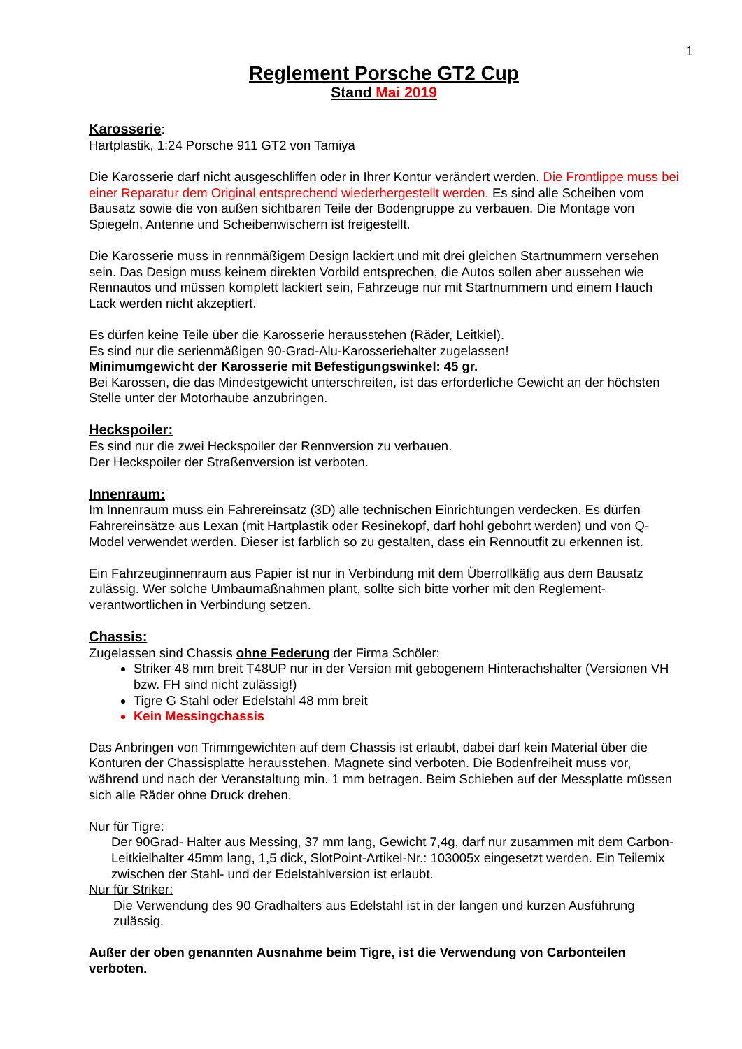1
Reglement Porsche GT2 Cup
Stand Mai 2019
Karosserie:
Hartplastik, 1:24 Porsche 911 GT2 von Tamiya
Die Karosserie darf nicht ausgeschliffen oder in Ihrer Kontur verändert werden. Die Frontlippe muss bei einer Reparatur dem Original entsprechend wiederhergestellt werden. Es sind alle Scheiben vom Bausatz sowie die von außen sichtbaren Teile der Bodengruppe zu verbauen. Die Montage von Spiegeln, Antenne und Scheibenwischern ist freigestellt.
Die Karosserie muss in rennmäßigem Design lackiert und mit drei gleichen Startnummern versehen sein. Das Design muss keinem direkten Vorbild entsprechen, die Autos sollen aber aussehen wie Rennautos und müssen komplett lackiert sein, Fahrzeuge nur mit Startnummern und einem Hauch Lack werden nicht akzeptiert.
Es dürfen keine Teile über die Karosserie herausstehen (Räder, Leitkiel).
Es sind nur die serienmäßigen 90-Grad-Alu-Karosseriehalter zugelassen!
Minimumgewicht der Karosserie mit Befestigungswinkel: 45 gr.
Bei Karossen, die das Mindestgewicht unterschreiten, ist das erforderliche Gewicht an der höchsten Stelle unter der Motorhaube anzubringen.
Heckspoiler:
Es sind nur die zwei Heckspoiler der Rennversion zu verbauen.
Der Heckspoiler der Straßenversion ist verboten.
Innenraum:
Im Innenraum muss ein Fahrereinsatz (3D) alle technischen Einrichtungen verdecken. Es dürfen Fahrereinsätze aus Lexan (mit Hartplastik oder Resinekopf, darf hohl gebohrt werden) und von Q-Model verwendet werden. Dieser ist farblich so zu gestalten, dass ein Rennoutfit zu erkennen ist.
Ein Fahrzeuginnenraum aus Papier ist nur in Verbindung mit dem Überrollkäfig aus dem Bausatz zulässig. Wer solche Umbaumaßnahmen plant, sollte sich bitte vorher mit den Reglement-verantwortlichen in Verbindung setzen.
Chassis:
Zugelassen sind Chassis ohne Federung der Firma Schöler:
Striker 48 mm breit T48UP nur in der Version mit gebogenem Hinterachshalter (Versionen VH bzw. FH sind nicht zulässig!)
Tigre G Stahl oder Edelstahl 48 mm breit
Kein Messingchassis
Das Anbringen von Trimmgewichten auf dem Chassis ist erlaubt, dabei darf kein Material über die Konturen der Chassisplatte herausstehen. Magnete sind verboten. Die Bodenfreiheit muss vor, während und nach der Veranstaltung min. 1 mm betragen. Beim Schieben auf der Messplatte müssen sich alle Räder ohne Druck drehen.
Nur für Tigre:
Der 90Grad- Halter aus Messing, 37 mm lang, Gewicht 7,4g, darf nur zusammen mit dem Carbon-Leitkielhalter 45mm lang, 1,5 dick, SlotPoint-Artikel-Nr.: 103005x eingesetzt werden. Ein Teilemix zwischen der Stahl- und der Edelstahlversion ist erlaubt.
Nur für Striker:
Die Verwendung des 90 Gradhalters aus Edelstahl ist in der langen und kurzen Ausführung zulässig.
Außer der oben genannten Ausnahme beim Tigre, ist die Verwendung von Carbonteilen verboten.